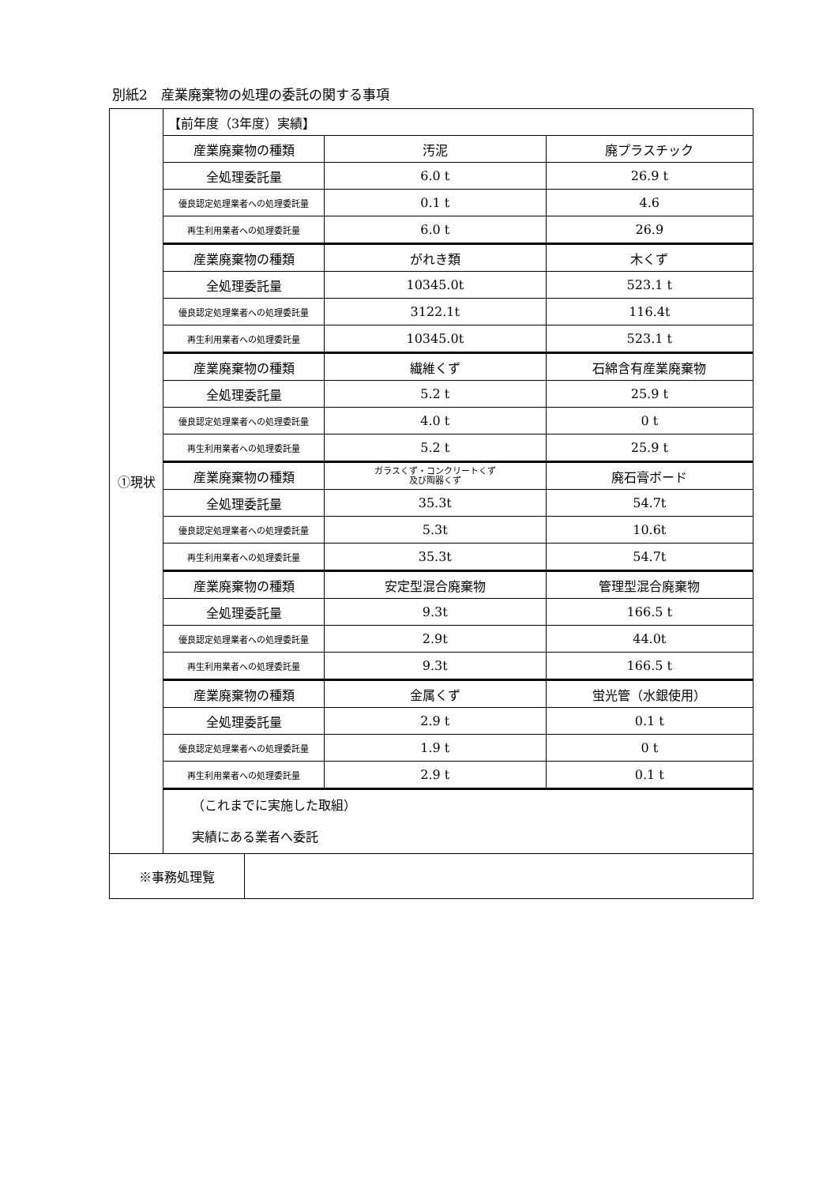別紙2　産業廃棄物の処理の委託の関する事項
| ①現状 | 【前年度（3年度）実績】 | | |
| | 産業廃棄物の種類 | 汚泥 | 廃プラスチック |
| | 全処理委託量 | 6.0 t | 26.9 t |
| | 優良認定処理業者への処理委託量 | 0.1 t | 4.6 |
| | 再生利用業者への処理委託量 | 6.0 t | 26.9 |
| | 産業廃棄物の種類 | がれき類 | 木くず |
| | 全処理委託量 | 10345.0t | 523.1 t |
| | 優良認定処理業者への処理委託量 | 3122.1t | 116.4t |
| | 再生利用業者への処理委託量 | 10345.0t | 523.1 t |
| | 産業廃棄物の種類 | 繊維くず | 石綿含有産業廃棄物 |
| | 全処理委託量 | 5.2 t | 25.9 t |
| | 優良認定処理業者への処理委託量 | 4.0 t | 0 t |
| | 再生利用業者への処理委託量 | 5.2 t | 25.9 t |
| | 産業廃棄物の種類 | ガラスくず・コンクリートくず 及び陶器くず | 廃石膏ボード |
| | 全処理委託量 | 35.3t | 54.7t |
| | 優良認定処理業者への処理委託量 | 5.3t | 10.6t |
| | 再生利用業者への処理委託量 | 35.3t | 54.7t |
| | 産業廃棄物の種類 | 安定型混合廃棄物 | 管理型混合廃棄物 |
| | 全処理委託量 | 9.3t | 166.5 t |
| | 優良認定処理業者への処理委託量 | 2.9t | 44.0t |
| | 再生利用業者への処理委託量 | 9.3t | 166.5 t |
| | 産業廃棄物の種類 | 金属くず | 蛍光管（水銀使用） |
| | 全処理委託量 | 2.9 t | 0.1 t |
| | 優良認定処理業者への処理委託量 | 1.9 t | 0 t |
| | 再生利用業者への処理委託量 | 2.9 t | 0.1 t |
| | （これまでに実施した取組） 実績にある業者へ委託 | | |
| ※事務処理覧 | | | |